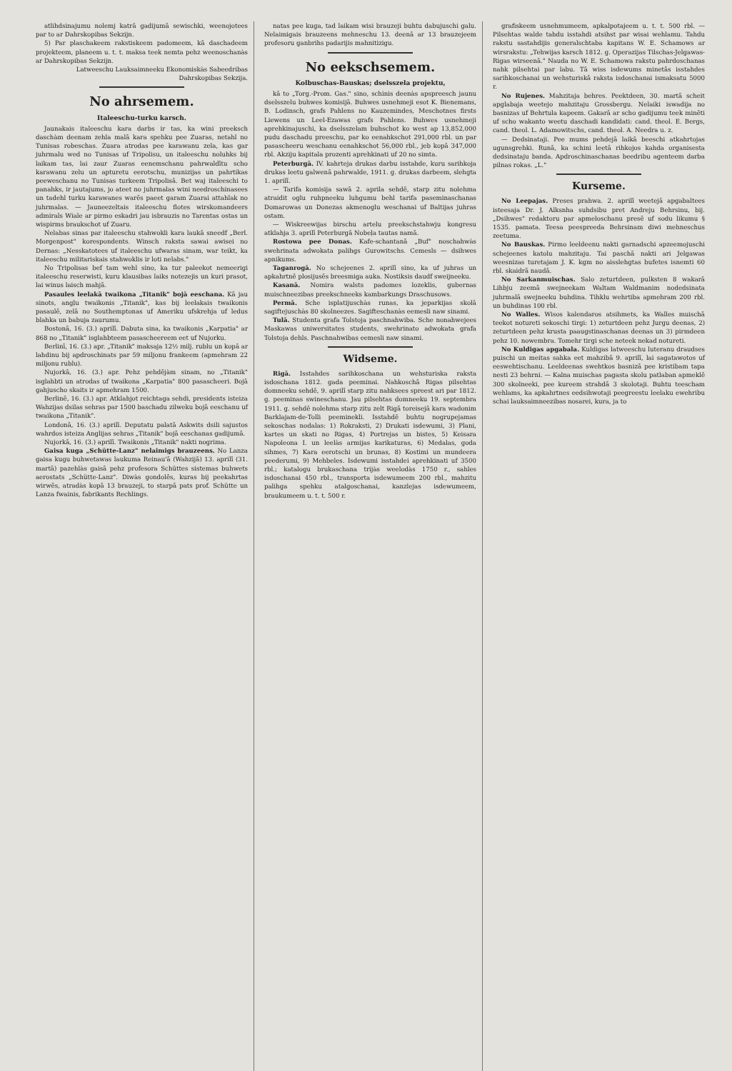atlihdsinajumu nolemj katrā gadijumā sewischki, weenojotees par to ar Dahrskopibas Sekzijn.
5) Par plaschakeem rakstiskeem padomeem, kā daschadeem projekteem, planeem u. t. t. maksa teek nemta pehz weenoschanàs ar Dahrskopibas Sekzijn.
Latweeschu Lauksaimneeku Ekonomiskàs Sabeedribas Dahrskopibas Sekzija.
No ahrsemem.
Italeeschu-turku karsch.
Jaunakais italeeschu kara darbs ir tas, ka wini preeksch daschàm deenam zehla malā kara spehku pee Zuaras, netahl no Tunisas robeschas. Zuara atrodas pee karawanu zela, kas gar juhrmalu wed no Tunisas uf Tripolisu, un italeeschu noluhks bij laikam tas, lai zaur Zuaras eenemschanu pahrwaldītu scho karawanu zelu un apturetu eerotschu, munizijas un pahrtikas peeweschanu no Tunisas turkeem Tripolisā. Bet waj italeeschi to panahks, ir jautajums, jo ateet no juhrmalas wini needroschinasees un tadehl turku karawanes warēs paeet garam Zuarai attahlak no juhrmalas. — Jauneezeltais italeeschu flotes wirskomandeers admirals Wiale ar pirmo eskadri jau isbrauzis no Tarentas ostas un wispirms braukschot uf Zuaru.
Nelabas sinas par italeeschu stahwokli kara laukā sneedf „Berl. Morgenpost" korespondents. Winsch raksta sawai awisei no Dernas: „Nesskatotees uf italeeschu ufwaras sinam, war teikt, ka italeeschu militariskais stahwoklis ir loti nelabs."
No Tripolisas bef tam wehl sino, ka tur paleekot nemeerigi italeeschu reserwisti, kuru klausibas laiks notezejis un kuri prasot, lai winus laisch mahjā.
Pasaules leelakā twaikona „Titanik" bojā eeschana. Kā jau sinots, angļu twaikonis „Titanik", kas bij leelakais twaikonis pasaulē, zelā no Southemptonas uf Ameriku ufskrehja uf ledus blahka un babuja zaurumu.
Bostonā, 16. (3.) aprilī. Dabuta sina, ka twaikonis „Karpatia" ar 868 no „Titanik" isglahbteem pasascheereem eet uf Nujorku.
Berlinī, 16. (3.) apr. „Titanik" maksaja 12½ milj. rublu un kopā ar lahdinu bij apdroschinats par 59 miljonu frankeem (apmehram 22 miljonu rublu).
Nujorkā, 16. (3.) apr. Pehz pehdējàm sinam, no „Titanik" isglahbti un atrodas uf twaikona „Karpatia" 800 pasascheeri. Bojā gahjuscho skaits ir apmehram 1500.
Berlinē, 16. (3.) apr. Atklahjot reichtaga sehdi, presidents isteiza Wahzijas dsilas sehras par 1500 baschadu zilweku bojā eeschanu uf twaikona „Titanik".
Londonā, 16. (3.) aprilī. Deputatu palatā Askwits dsili sajustos wahrdos isteiza Anglijas sehras „Titanik" bojā eeschanas gadijumā.
Nujorkā, 16. (3.) aprilī. Twaikonis „Titanik" nakti nogrima.
Gaisa kuga „Schütte-Lanz" nelaimigs brauzeens. No Lanza gaisa kugu buhwetawas laukuma Reinau'ā (Wahzijā) 13. aprilī (31. martā) pazehlàs gaisā pehz profesora Schüttes sistemas buhwets aerostats „Schütte-Lanz". Diwàs gondolēs, kuras bij peekahrtas wirwēs, atradàs kopā 13 brauzeji, to starpā pats prof. Schütte un Lanza fwainis, fabrikants Rechlings.
natas pee kuga, tad laikam wisi brauzeji buhtu dabujuschi galu. Nelaimigais brauzeens mehneschu 13. deenā ar 13 brauzejeem profesoru ganbrihs padarijis mahnitizigu.
No eekschsemem.
Kolbuschas-Bauskas; dselsszela projektu,
kā to „Torg.-Prom. Gas." sino, schinis deenàs apspreesch jaunu dselsszelu buhwes komisijā. Buhwes usnehmeji esot K. Bienemans, B. Lodinsch, grafs Pahlens no Kauzemindes, Meschotnes firsts Liewens un Leel-Ezawas grafs Pahlens. Buhwes usnehmeji aprehkinajuschi, ka dselsszelam buhschot ko west ap 13,852,000 pudu daschadu preeschu, par ko eenahkschot 291,000 rbl. un par pasascheeru weschanu eenahkschot 56,000 rbl., jeb kopā 347,000 rbl. Akziju kapitala prozenti aprehkinati uf 20 no simta.
Peterburgā. IV. kahrteja drukas darbu isstahde, kuru sarihkoja drukas leetu galwenā pahrwalde, 1911. g. drukas darbeem, slehgta 1. aprilī.
— Tarifa komisija sawā 2. aprila sehdē, starp zitu nolehma atraidit oglu ruhpneeku luhgumu behl tarifa paseminaschanas Domarowas un Donezas akmenoglu weschanai uf Baltijas juhras ostam.
— Wiskreewijas birschu artelu preekschstahwju kongresu atklahja 3. aprilī Peterburgā Nobeļa tautas namā.
Rostowa pee Donas. Kafe-schantanā „Buf" noschahwàs swehrinata adwokata palihgs Gurowitschs. Cemesls — dsihwes apnikums.
Taganrogā. No schejeenes 2. aprilī sino, ka uf juhras un apkahrtnē plosijusēs breesmiga auka. Nostiksis daudf sweijneeku.
Kasanā. Nomira walsts padomes lozeklis, gubernas muischneezibas preekschneeks kambarkungs Draschusows.
Permā. Sche isplatijuschàs runas, ka jeparkijas skolā sagiftejuschàs 80 skolneezes. Sagifteschanàs eemesli naw sinami.
Tulā. Studenta grafa Tolstoja paschnahwiba. Sche nonahwejees Maskawas uniwersitates students, swehrinato adwokata grafa Tolstoja dehls. Paschnahwibas eemesli naw sinami.
Widseme.
Rigā. Isstahdes sarihkoschana un wehsturiska raksta isdoschana 1812. gada peeminai. Nahkoschā Rigas pilsehtas domneeku sehdē, 9. aprilī starp zitu nahksees spreest ari par 1812. g. peeminas swineschanu. Jau pilsehtas domneeku 19. septembra 1911. g. sehdē nolehma starp zitu zelt Rigā toreisejā kara wadonim Barklajam-de-Tolli peeminekli. Isstahdē buhtu nogrupejamas sekoschas nodalas: 1) Rokraksti, 2) Drukati isdewumi, 3) Plani, kartes un skati no Rigas, 4) Portrejas un bistes, 5) Keisara Napoleona I. un leelàs armijas karikaturas, 6) Medalas, goda sihmes, 7) Kara eerotschi un brunas, 8) Kostimi un mundeera peederumi, 9) Mehbeles. Isdewumi isstahdei aprehkinati uf 3500 rbl.; katalogu brukaschana trijàs weelodàs 1750 r., sahles isdoschanai 450 rbl., transporta isdewumeem 200 rbl., mahzitu palihga spehku atalgoschanai, kanzlejas isdewumeem, braukumeem u. t. t. 500 r.
grafiskeem usnehmumeem, apkalpotajeem u. t. t. 500 rbl. — Pilsehtas walde tahdu isstahdi atsihst par wisai wehlamu. Tahdu rakstu sastahdijis generalschtaba kapitans W. E. Schamows ar wirsrakstu: „Tehwijas karsch 1812. g. Operazijas Tilschas-Jelgawas-Rigas wirseenā." Nauda no W. E. Schamowa rakstu pahrdoschanas nahk pilsehtai par labu. Tā wiss isdewums minetās isstahdes sarihkoschanai un wehsturiskā raksta isdoschanai ismaksatu 5000 r.
No Rujenes. Mahzitaja behres. Peektdeen, 30. martā scheit apglabaja weetejo mahzitaju Grossbergu. Nelaiki iswadija no basnizas uf Behrtula kapeem. Gakarā ar scho gadijumu teek minēti uf scho wakanto weetu daschadi kandidati: cand. theol. E. Bergs, cand. theol. L. Adamowitschs, cand. theol. A. Needra u. z.
— Dedsinataji. Pee mums pehdejā laikā beeschi atkahrtojas ugunsgrehki. Runā, ka schini leetā rihkojos kahda organisesta dedsinataju banda. Apdroschinaschanas beedribu agenteem darba pilnas rokas. „L."
Kurseme.
No Leepajas. Preses prahwa. 2. aprilī weetejā apgabaltees isteesaja Dr. J. Alksnha suhdsibu pret Andreju Behrsinu, bij. „Dsihwes" redaktoru par apmeloschanu presē uf sodu likumu § 1535. pamata. Teesa peespreeda Behrsinam diwi mehneschus zeetuma.
No Bauskas. Pirmo leeldeenu nakti garnadschi apzeemojuschi schejeenes katolu mahzitaju. Tai paschā nakti ari Jelgawas weesnizas turetajam J. K. kgm no aisslehgtas bufetes isnemti 60 rbl. skaidrā naudā.
No Sarkanmuischas. Salo zeturtdeen, pulksten 8 wakarā Lihbju zeemā swejneekam Waltam Waldmanim nodedsinata juhrmalā swejneeku buhdina. Tihklu wehrtiba apmehram 200 rbl. un buhdinas 100 rbl.
No Walles. Wisos kalendaros atsihmets, ka Walles muischā teekot notureti sekoschi tirgi: 1) zeturtdeen pehz Jurgu deenas, 2) zeturtdeen pehz krusta paaugstinaschanas deenas un 3) pirmdeen pehz 10. nowembra. Tomehr tirgi sche neteek nekad notureti.
No Kuldigas apgabala. Kuldigas latweeschu luteranu draudses puischi un meitas sahka eet mahzibā 9. aprilī, lai sagatawotos uf eeswehtischanu. Leeldeenas swehtkos basnizā pee kristibam tapa nesti 23 behrni. — Kalna muischas pagasta skolu patlaban apmeklē 300 skolneeki, pee kureem strahdā 3 skolotaji. Buhtu teescham wehlams, ka apkahrtnes eedsihwotaji peegreestu leelaku ewehribu schai lauksaimneezibas nosarei, kura, ja to